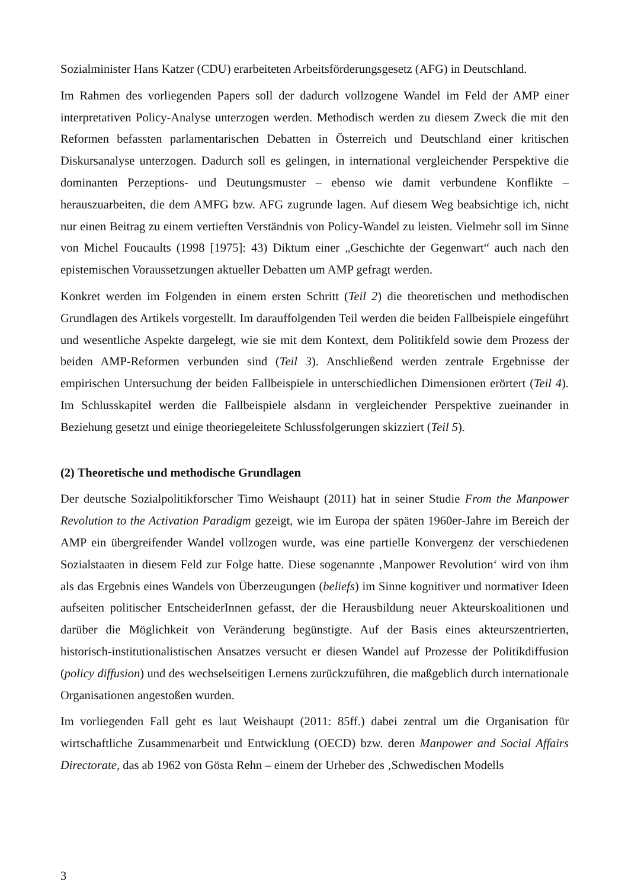Sozialminister Hans Katzer (CDU) erarbeiteten Arbeitsförderungsgesetz (AFG) in Deutschland.
Im Rahmen des vorliegenden Papers soll der dadurch vollzogene Wandel im Feld der AMP einer interpretativen Policy-Analyse unterzogen werden. Methodisch werden zu diesem Zweck die mit den Reformen befassten parlamentarischen Debatten in Österreich und Deutschland einer kritischen Diskursanalyse unterzogen. Dadurch soll es gelingen, in international vergleichender Perspektive die dominanten Perzeptions- und Deutungsmuster – ebenso wie damit verbundene Konflikte – herauszuarbeiten, die dem AMFG bzw. AFG zugrunde lagen. Auf diesem Weg beabsichtige ich, nicht nur einen Beitrag zu einem vertieften Verständnis von Policy-Wandel zu leisten. Vielmehr soll im Sinne von Michel Foucaults (1998 [1975]: 43) Diktum einer „Geschichte der Gegenwart“ auch nach den epistemischen Voraussetzungen aktueller Debatten um AMP gefragt werden.
Konkret werden im Folgenden in einem ersten Schritt (Teil 2) die theoretischen und methodischen Grundlagen des Artikels vorgestellt. Im darauffolgenden Teil werden die beiden Fallbeispiele eingeführt und wesentliche Aspekte dargelegt, wie sie mit dem Kontext, dem Politikfeld sowie dem Prozess der beiden AMP-Reformen verbunden sind (Teil 3). Anschließend werden zentrale Ergebnisse der empirischen Untersuchung der beiden Fallbeispiele in unterschiedlichen Dimensionen erörtert (Teil 4). Im Schlusskapitel werden die Fallbeispiele alsdann in vergleichender Perspektive zueinander in Beziehung gesetzt und einige theoriegeleitete Schlussfolgerungen skizziert (Teil 5).
(2) Theoretische und methodische Grundlagen
Der deutsche Sozialpolitikforscher Timo Weishaupt (2011) hat in seiner Studie From the Manpower Revolution to the Activation Paradigm gezeigt, wie im Europa der späten 1960er-Jahre im Bereich der AMP ein übergreifender Wandel vollzogen wurde, was eine partielle Konvergenz der verschiedenen Sozialstaaten in diesem Feld zur Folge hatte. Diese sogenannte ‚Manpower Revolution‘ wird von ihm als das Ergebnis eines Wandels von Überzeugungen (beliefs) im Sinne kognitiver und normativer Ideen aufseiten politischer EntscheiderInnen gefasst, der die Herausbildung neuer Akteurskoalitionen und darüber die Möglichkeit von Veränderung begünstigte. Auf der Basis eines akteurszentrierten, historisch-institutionalistischen Ansatzes versucht er diesen Wandel auf Prozesse der Politikdiffusion (policy diffusion) und des wechselseitigen Lernens zurückzuführen, die maßgeblich durch internationale Organisationen angestoßen wurden.
Im vorliegenden Fall geht es laut Weishaupt (2011: 85ff.) dabei zentral um die Organisation für wirtschaftliche Zusammenarbeit und Entwicklung (OECD) bzw. deren Manpower and Social Affairs Directorate, das ab 1962 von Gösta Rehn – einem der Urheber des ‚Schwedischen Modells
3